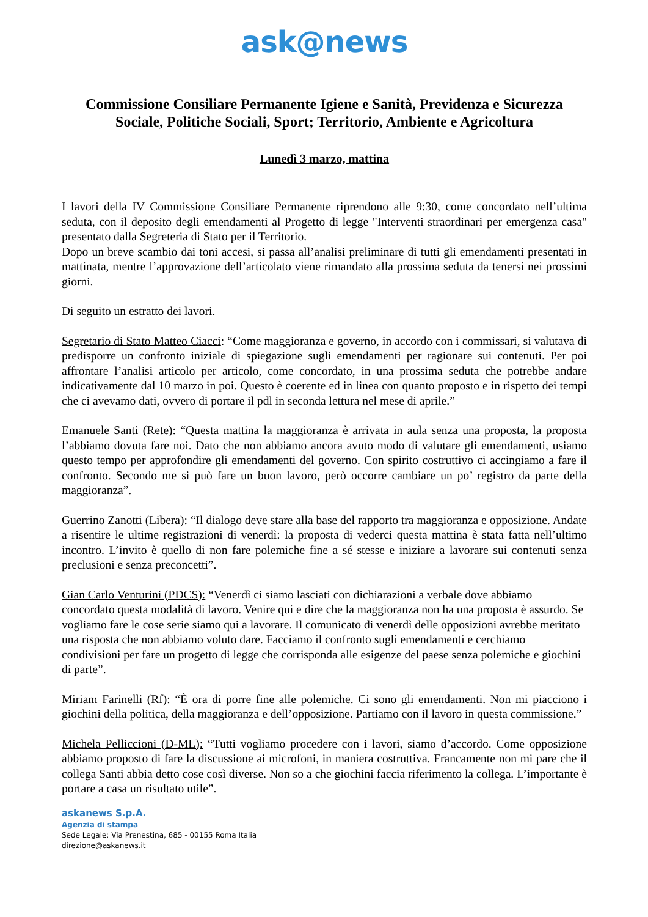ask@news
Commissione Consiliare Permanente Igiene e Sanità, Previdenza e Sicurezza Sociale, Politiche Sociali, Sport; Territorio, Ambiente e Agricoltura
Lunedì 3 marzo, mattina
I lavori della IV Commissione Consiliare Permanente riprendono alle 9:30, come concordato nell’ultima seduta, con il deposito degli emendamenti al Progetto di legge "Interventi straordinari per emergenza casa" presentato dalla Segreteria di Stato per il Territorio.
Dopo un breve scambio dai toni accesi, si passa all’analisi preliminare di tutti gli emendamenti presentati in mattinata, mentre l’approvazione dell’articolato viene rimandato alla prossima seduta da tenersi nei prossimi giorni.
Di seguito un estratto dei lavori.
Segretario di Stato Matteo Ciacci: “Come maggioranza e governo, in accordo con i commissari, si valutava di predisporre un confronto iniziale di spiegazione sugli emendamenti per ragionare sui contenuti. Per poi affrontare l’analisi articolo per articolo, come concordato, in una prossima seduta che potrebbe andare indicativamente dal 10 marzo in poi. Questo è coerente ed in linea con quanto proposto e in rispetto dei tempi che ci avevamo dati, ovvero di portare il pdl in seconda lettura nel mese di aprile.”
Emanuele Santi (Rete): “Questa mattina la maggioranza è arrivata in aula senza una proposta, la proposta l’abbiamo dovuta fare noi. Dato che non abbiamo ancora avuto modo di valutare gli emendamenti, usiamo questo tempo per approfondire gli emendamenti del governo. Con spirito costruttivo ci accingiamo a fare il confronto. Secondo me si può fare un buon lavoro, però occorre cambiare un po’ registro da parte della maggioranza”.
Guerrino Zanotti (Libera): “Il dialogo deve stare alla base del rapporto tra maggioranza e opposizione. Andate a risentire le ultime registrazioni di venerdì: la proposta di vederci questa mattina è stata fatta nell’ultimo incontro. L’invito è quello di non fare polemiche fine a sé stesse e iniziare a lavorare sui contenuti senza preclusioni e senza preconcetti”.
Gian Carlo Venturini (PDCS): “Venerdì ci siamo lasciati con dichiarazioni a verbale dove abbiamo concordato questa modalità di lavoro. Venire qui e dire che la maggioranza non ha una proposta è assurdo. Se vogliamo fare le cose serie siamo qui a lavorare. Il comunicato di venerdì delle opposizioni avrebbe meritato una risposta che non abbiamo voluto dare. Facciamo il confronto sugli emendamenti e cerchiamo condivisioni per fare un progetto di legge che corrisponda alle esigenze del paese senza polemiche e giochini di parte”.
Miriam Farinelli (Rf): “È ora di porre fine alle polemiche. Ci sono gli emendamenti. Non mi piacciono i giochini della politica, della maggioranza e dell’opposizione. Partiamo con il lavoro in questa commissione.”
Michela Pelliccioni (D-ML): “Tutti vogliamo procedere con i lavori, siamo d’accordo. Come opposizione abbiamo proposto di fare la discussione ai microfoni, in maniera costruttiva. Francamente non mi pare che il collega Santi abbia detto cose così diverse. Non so a che giochini faccia riferimento la collega. L’importante è portare a casa un risultato utile”.
askanews S.p.A.
Agenzia di stampa
Sede Legale: Via Prenestina, 685 - 00155 Roma Italia
direzione@askanews.it